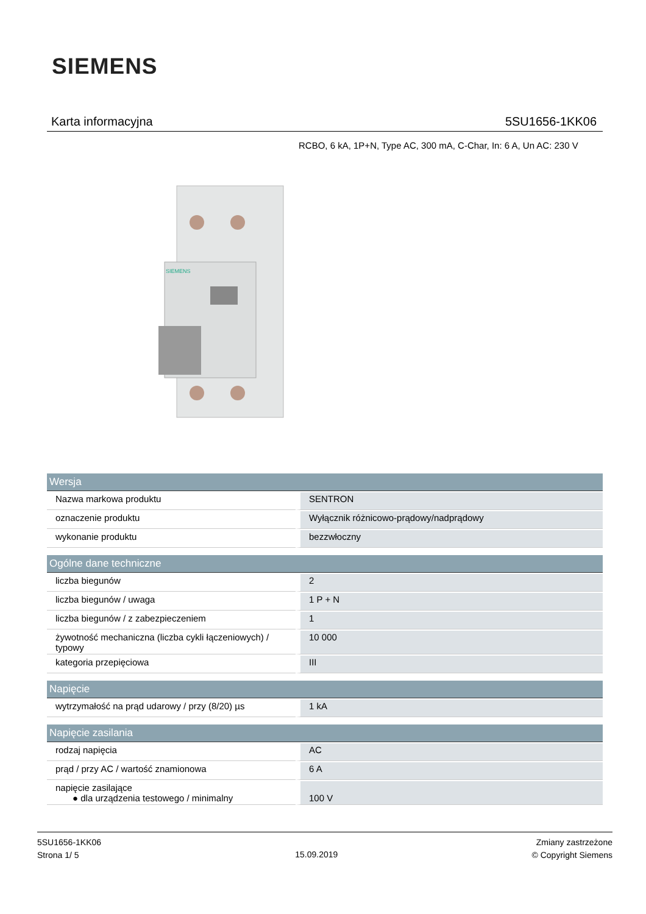SIEMENS
Karta informacyjna 5SU1656-1KK06
RCBO, 6 kA, 1P+N, Type AC, 300 mA, C-Char, In: 6 A, Un AC: 230 V
SIEMENS
| Wersja | |
| --- | --- |
| Nazwa markowa produktu | SENTRON |
| oznaczenie produktu | Wyłącznik różnicowo-prądowy/nadprądowy |
| wykonanie produktu | bezzwłoczny |
| Ogólne dane techniczne | |
| liczba biegunów | 2 |
| liczba biegunów / uwaga | 1 P + N |
| liczba biegunów / z zabezpieczeniem | 1 |
| żywotność mechaniczna (liczba cykli łączeniowych) / typowy | 10 000 |
| kategoria przepięciowa | III |
| Napięcie | |
| wytrzymałość na prąd udarowy / przy (8/20) µs | 1 kA |
| Napięcie zasilania | |
| rodzaj napięcia | AC |
| prąd / przy AC / wartość znamionowa | 6 A |
| napięcie zasilające ● dla urządzenia testowego / minimalny | 100 V |
5SU1656-1KK06
Strona 1/ 5
15.09.2019
Zmiany zastrzeżone
© Copyright Siemens